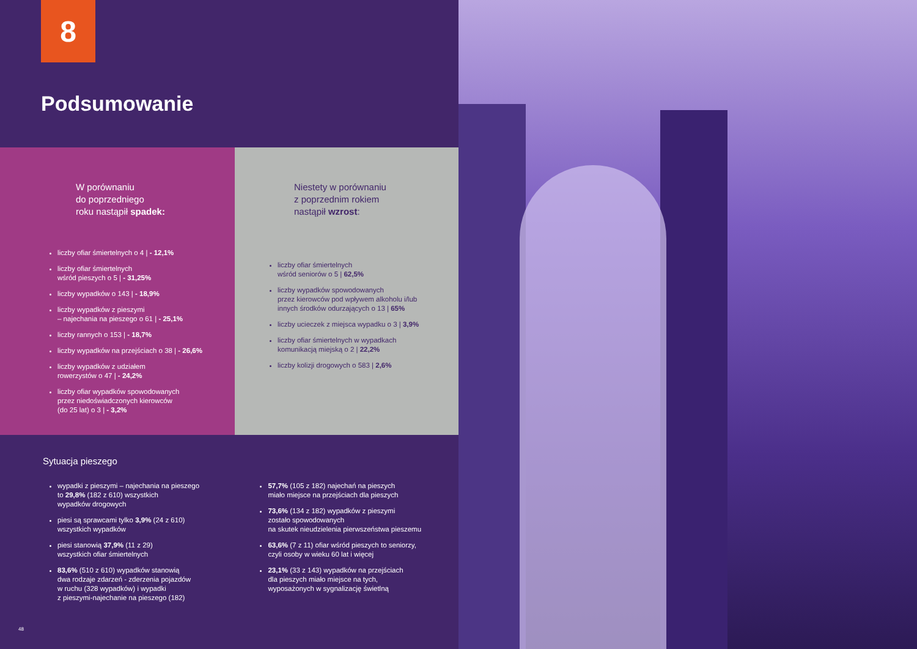8
Podsumowanie
W porównaniu
do poprzedniego
roku nastąpił spadek:
liczby ofiar śmiertelnych o 4 | - 12,1%
liczby ofiar śmiertelnych
wśród pieszych o 5 | - 31,25%
liczby wypadków o 143 | - 18,9%
liczby wypadków z pieszymi
– najechania na pieszego o 61 | - 25,1%
liczby rannych o 153 | - 18,7%
liczby wypadków na przejściach o 38 | - 26,6%
liczby wypadków z udziałem
rowerzystów o 47 | - 24,2%
liczby ofiar wypadków spowodowanych
przez niedoświadczonych kierowców
(do 25 lat) o 3 | - 3,2%
Niestety w porównaniu
z poprzednim rokiem
nastąpił wzrost:
liczby ofiar śmiertelnych
wśród seniorów o 5 | 62,5%
liczby wypadków spowodowanych
przez kierowców pod wpływem alkoholu i/lub
innych środków odurzających o 13 | 65%
liczby ucieczek z miejsca wypadku o 3 | 3,9%
liczby ofiar śmiertelnych w wypadkach
komunikacją miejską o 2 | 22,2%
liczby kolizji drogowych o 583 | 2,6%
Sytuacja pieszego
wypadki z pieszymi – najechania na pieszego
to 29,8% (182 z 610) wszystkich
wypadków drogowych
piesi są sprawcami tylko 3,9% (24 z 610)
wszystkich wypadków
piesi stanowią 37,9% (11 z 29)
wszystkich ofiar śmiertelnych
83,6% (510 z 610) wypadków stanowią
dwa rodzaje zdarzeń - zderzenia pojazdów
w ruchu (328 wypadków) i wypadki
z pieszymi-najechanie na pieszego (182)
57,7% (105 z 182) najechań na pieszych
miało miejsce na przejściach dla pieszych
73,6% (134 z 182) wypadków z pieszymi
zostało spowodowanych
na skutek nieudzielenia pierwszeństwa pieszemu
63,6% (7 z 11) ofiar wśród pieszych to seniorzy,
czyli osoby w wieku 60 lat i więcej
23,1% (33 z 143) wypadków na przejściach
dla pieszych miało miejsce na tych,
wyposażonych w sygnalizację świetlną
48